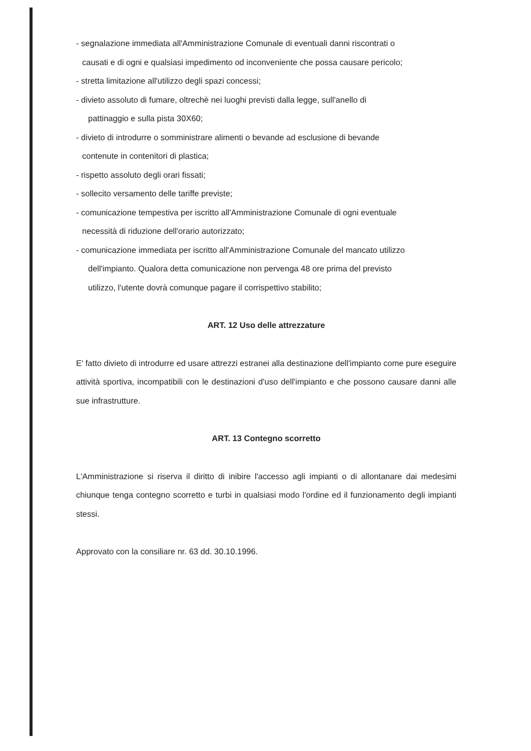- segnalazione immediata all'Amministrazione Comunale di eventuali danni riscontrati o
causati e di ogni e qualsiasi impedimento od inconveniente che possa causare pericolo;
- stretta limitazione all'utilizzo degli spazi concessi;
- divieto assoluto di fumare, oltrechè nei luoghi previsti dalla legge, sull'anello di
pattinaggio e sulla pista 30X60;
- divieto di introdurre o somministrare alimenti o bevande ad esclusione di bevande
contenute in contenitori di plastica;
- rispetto assoluto degli orari fissati;
- sollecito versamento delle tariffe previste;
- comunicazione tempestiva per iscritto all'Amministrazione Comunale di ogni eventuale
necessità di riduzione dell'orario autorizzato;
- comunicazione immediata per iscritto all'Amministrazione Comunale del mancato utilizzo
dell'impianto. Qualora detta comunicazione non pervenga 48 ore prima del previsto
utilizzo, l'utente dovrà comunque pagare il corrispettivo stabilito;
ART. 12 Uso delle attrezzature
E' fatto divieto di introdurre ed usare attrezzi estranei alla destinazione dell'impianto come pure eseguire attività sportiva, incompatibili con le destinazioni d'uso dell'impianto e che possono causare danni alle sue infrastrutture.
ART. 13 Contegno scorretto
L'Amministrazione si riserva il diritto di inibire l'accesso agli impianti o di allontanare dai medesimi chiunque tenga contegno scorretto e turbi in qualsiasi modo l'ordine ed il funzionamento degli impianti stessi.
Approvato con la consiliare nr. 63 dd. 30.10.1996.